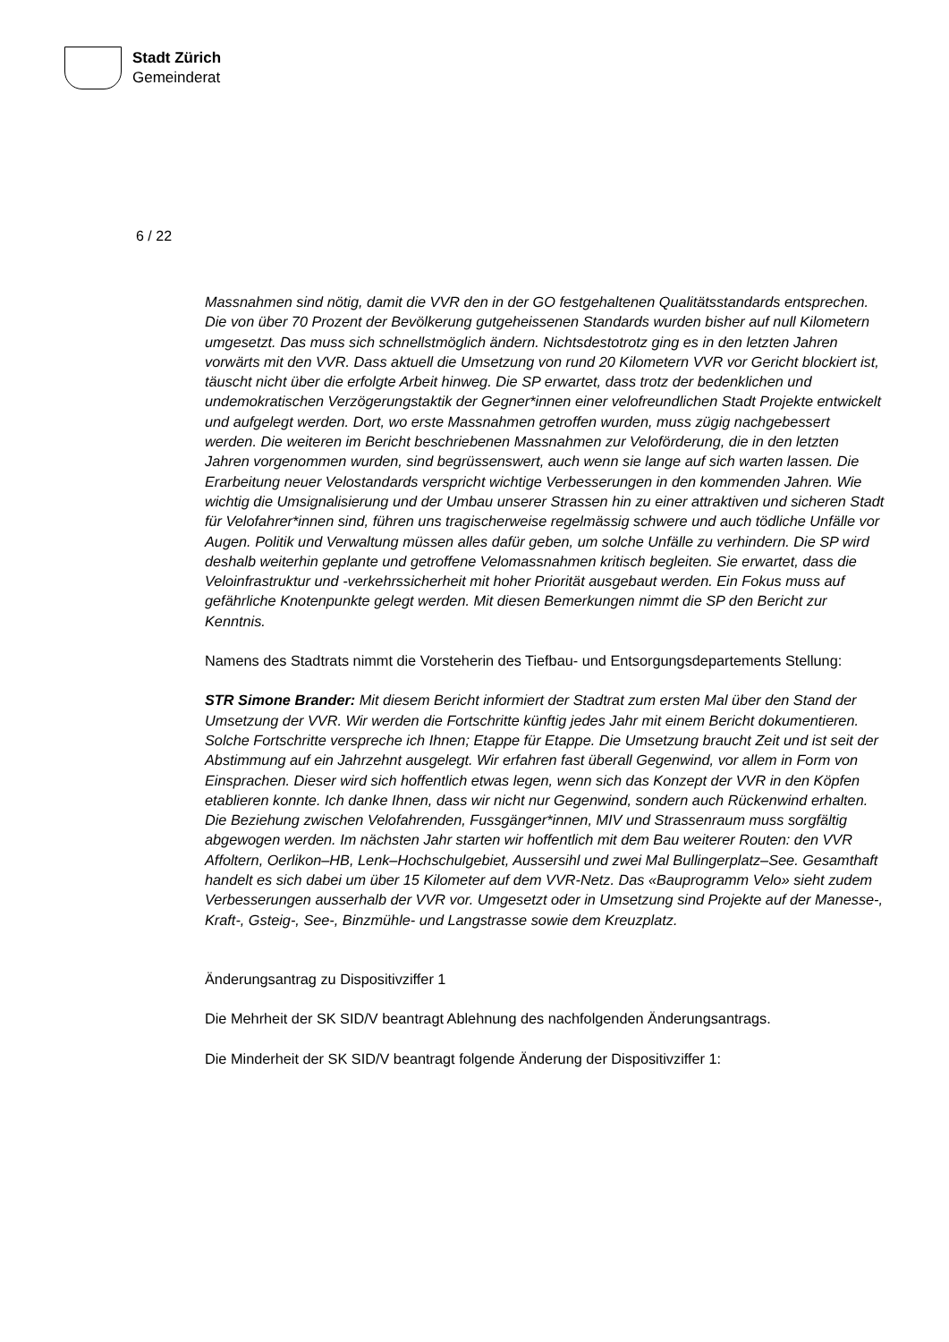Stadt Zürich
Gemeinderat
6 / 22
Massnahmen sind nötig, damit die VVR den in der GO festgehaltenen Qualitätsstandards entsprechen. Die von über 70 Prozent der Bevölkerung gutgeheissenen Standards wurden bisher auf null Kilometern umgesetzt. Das muss sich schnellstmöglich ändern. Nichtsdestotrotz ging es in den letzten Jahren vorwärts mit den VVR. Dass aktuell die Umsetzung von rund 20 Kilometern VVR vor Gericht blockiert ist, täuscht nicht über die erfolgte Arbeit hinweg. Die SP erwartet, dass trotz der bedenklichen und undemokratischen Verzögerungstaktik der Gegner*innen einer velofreundlichen Stadt Projekte entwickelt und aufgelegt werden. Dort, wo erste Massnahmen getroffen wurden, muss zügig nachgebessert werden. Die weiteren im Bericht beschriebenen Massnahmen zur Veloförderung, die in den letzten Jahren vorgenommen wurden, sind begrüssenswert, auch wenn sie lange auf sich warten lassen. Die Erarbeitung neuer Velostandards verspricht wichtige Verbesserungen in den kommenden Jahren. Wie wichtig die Umsignalisierung und der Umbau unserer Strassen hin zu einer attraktiven und sicheren Stadt für Velofahrer*innen sind, führen uns tragischerweise regelmässig schwere und auch tödliche Unfälle vor Augen. Politik und Verwaltung müssen alles dafür geben, um solche Unfälle zu verhindern. Die SP wird deshalb weiterhin geplante und getroffene Velomassnahmen kritisch begleiten. Sie erwartet, dass die Veloinfrastruktur und -verkehrssicherheit mit hoher Priorität ausgebaut werden. Ein Fokus muss auf gefährliche Knotenpunkte gelegt werden. Mit diesen Bemerkungen nimmt die SP den Bericht zur Kenntnis.
Namens des Stadtrats nimmt die Vorsteherin des Tiefbau- und Entsorgungsdepartements Stellung:
STR Simone Brander: Mit diesem Bericht informiert der Stadtrat zum ersten Mal über den Stand der Umsetzung der VVR. Wir werden die Fortschritte künftig jedes Jahr mit einem Bericht dokumentieren. Solche Fortschritte verspreche ich Ihnen; Etappe für Etappe. Die Umsetzung braucht Zeit und ist seit der Abstimmung auf ein Jahrzehnt ausgelegt. Wir erfahren fast überall Gegenwind, vor allem in Form von Einsprachen. Dieser wird sich hoffentlich etwas legen, wenn sich das Konzept der VVR in den Köpfen etablieren konnte. Ich danke Ihnen, dass wir nicht nur Gegenwind, sondern auch Rückenwind erhalten. Die Beziehung zwischen Velofahrenden, Fussgänger*innen, MIV und Strassenraum muss sorgfältig abgewogen werden. Im nächsten Jahr starten wir hoffentlich mit dem Bau weiterer Routen: den VVR Affoltern, Oerlikon–HB, Lenk–Hochschulgebiet, Aussersihl und zwei Mal Bullingerplatz–See. Gesamthaft handelt es sich dabei um über 15 Kilometer auf dem VVR-Netz. Das «Bauprogramm Velo» sieht zudem Verbesserungen ausserhalb der VVR vor. Umgesetzt oder in Umsetzung sind Projekte auf der Manesse-, Kraft-, Gsteig-, See-, Binzmühle- und Langstrasse sowie dem Kreuzplatz.
Änderungsantrag zu Dispositivziffer 1
Die Mehrheit der SK SID/V beantragt Ablehnung des nachfolgenden Änderungsantrags.
Die Minderheit der SK SID/V beantragt folgende Änderung der Dispositivziffer 1: